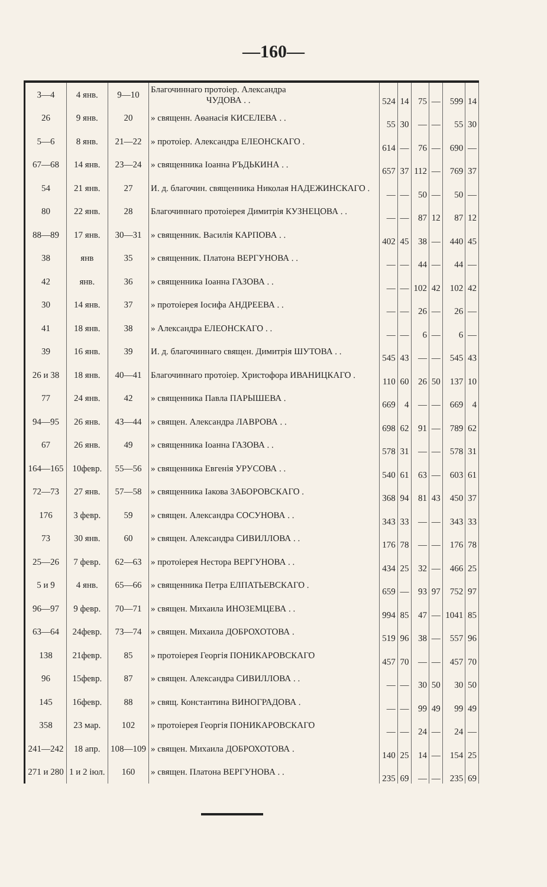—160—
| 3—4 | 4 янв. | 9—10 | Благочиннаго протоіер. Александра ЧУДОВА . . | 524 | 14 | 75 | — | 599 | 14 |
| 26 | 9 янв. | 20 | » священн. Аѳанасія КИСЕЛЕВА . . | 55 | 30 | — | — | 55 | 30 |
| 5—6 | 8 янв. | 21—22 | » протоіер. Александра ЕЛЕОНСКАГО . | 614 | — | 76 | — | 690 | — |
| 67—68 | 14 янв. | 23—24 | » священника Іоанна РЪДЬКИНА . . | 657 | 37 | 112 | — | 769 | 37 |
| 54 | 21 янв. | 27 | И. д. благочин. священника Николая НАДЕЖИНСКАГО . | — | — | 50 | — | 50 | — |
| 80 | 22 янв. | 28 | Благочиннаго протоіерея Димитрія КУЗНЕЦОВА . . | — | — | 87 | 12 | 87 | 12 |
| 88—89 | 17 янв. | 30—31 | » священник. Василія КАРПОВА . . | 402 | 45 | 38 | — | 440 | 45 |
| 38 | янв | 35 | » священник. Платона ВЕРГУНОВА . . | — | — | 44 | — | 44 | — |
| 42 | янв. | 36 | » священника Іоанна ГАЗОВА . . | — | — | 102 | 42 | 102 | 42 |
| 30 | 14 янв. | 37 | » протоіерея Іосифа АНДРЕЕВА . . | — | — | 26 | — | 26 | — |
| 41 | 18 янв. | 38 | » Александра ЕЛЕОНСКАГО . . | — | — | 6 | — | 6 | — |
| 39 | 16 янв. | 39 | И. д. благочиннаго священ. Димитрія ШУТОВА . . | 545 | 43 | — | — | 545 | 43 |
| 26 и 38 | 18 янв. | 40—41 | Благочиннаго протоіер. Христофора ИВАНИЦКАГО . | 110 | 60 | 26 | 50 | 137 | 10 |
| 77 | 24 янв. | 42 | » священника Павла ПАРЫШЕВА . | 669 | 4 | — | — | 669 | 4 |
| 94—95 | 26 янв. | 43—44 | » священ. Александра ЛАВРОВА . . | 698 | 62 | 91 | — | 789 | 62 |
| 67 | 26 янв. | 49 | » священника Іоанна ГАЗОВА . . | 578 | 31 | — | — | 578 | 31 |
| 164—165 | 10февр. | 55—56 | » священника Евгенія УРУСОВА . . | 540 | 61 | 63 | — | 603 | 61 |
| 72—73 | 27 янв. | 57—58 | » священника Іакова ЗАБОРОВСКАГО . | 368 | 94 | 81 | 43 | 450 | 37 |
| 176 | 3 февр. | 59 | » священ. Александра СОСУНОВА . . | 343 | 33 | — | — | 343 | 33 |
| 73 | 30 янв. | 60 | » священ. Александра СИВИЛЛОВА . . | 176 | 78 | — | — | 176 | 78 |
| 25—26 | 7 февр. | 62—63 | » протоіерея Нестора ВЕРГУНОВА . . | 434 | 25 | 32 | — | 466 | 25 |
| 5 и 9 | 4 янв. | 65—66 | » священника Петра ЕЛПАТЬЕВСКАГО . | 659 | — | 93 | 97 | 752 | 97 |
| 96—97 | 9 февр. | 70—71 | » священ. Михаила ИНОЗЕМЦЕВА . . | 994 | 85 | 47 | — | 1041 | 85 |
| 63—64 | 24февр. | 73—74 | » священ. Михаила ДОБРОХОТОВА . | 519 | 96 | 38 | — | 557 | 96 |
| 138 | 21февр. | 85 | » протоіерея Георгія ПОНИКАРОВСКАГО | 457 | 70 | — | — | 457 | 70 |
| 96 | 15февр. | 87 | » священ. Александра СИВИЛЛОВА . . | — | — | 30 | 50 | 30 | 50 |
| 145 | 16февр. | 88 | » свящ. Константина ВИНОГРАДОВА . | — | — | 99 | 49 | 99 | 49 |
| 358 | 23 мар. | 102 | » протоіерея Георгія ПОНИКАРОВСКАГО | — | — | 24 | — | 24 | — |
| 241—242 | 18 апр. | 108—109 | » священ. Михаила ДОБРОХОТОВА . | 140 | 25 | 14 | — | 154 | 25 |
| 271 и 280 | 1 и 2 іюл. | 160 | » священ. Платона ВЕРГУНОВА . . | 235 | 69 | — | — | 235 | 69 |